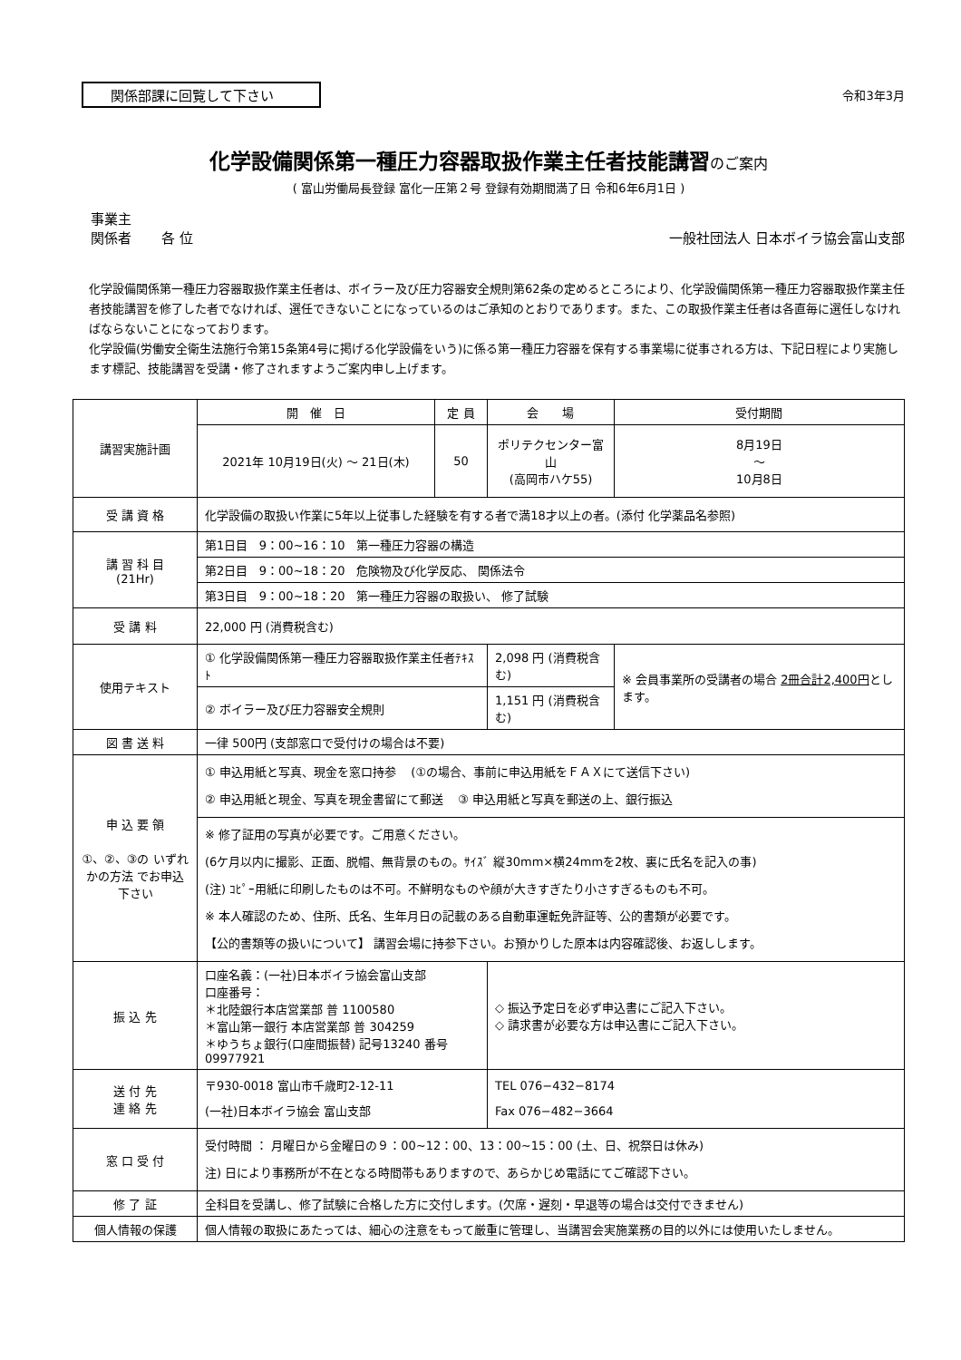関係部課に回覧して下さい
令和3年3月
化学設備関係第一種圧力容器取扱作業主任者技能講習のご案内
( 富山労働局長登録 富化一圧第２号 登録有効期間満了日 令和6年6月1日 )
事業主
関係者 各 位
一般社団法人 日本ボイラ協会富山支部
化学設備関係第一種圧力容器取扱作業主任者は、ボイラー及び圧力容器安全規則第62条の定めるところにより、化学設備関係第一種圧力容器取扱作業主任者技能講習を修了した者でなければ、選任できないことになっているのはご承知のとおりであります。また、この取扱作業主任者は各直毎に選任しなければならないことになっております。
化学設備(労働安全衛生法施行令第15条第4号に掲げる化学設備をいう)に係る第一種圧力容器を保有する事業場に従事される方は、下記日程により実施します標記、技能講習を受講・修了されますようご案内申し上げます。
| 講習実施計画 | 開 催 日 | 定 員 | 会 場 | 受付期間 |
| | 2021年 10月19日(火) ～ 21日(木) | 50 | ポリテクセンター富山 (高岡市ハケ55) | 8月19日 ～ 10月8日 |
| 受 講 資 格 | 化学設備の取扱い作業に5年以上従事した経験を有する者で満18才以上の者。(添付 化学薬品名参照) | | | |
| 講 習 科 目 (21Hr) | 第1日目 9：00~16：10 第一種圧力容器の構造 | | | |
| | 第2日目 9：00~18：20 危険物及び化学反応、 関係法令 | | | |
| | 第3日目 9：00~18：20 第一種圧力容器の取扱い、 修了試験 | | | |
| 受 講 料 | 22,000 円 (消費税含む) | | | |
| 使用テキスト | ① 化学設備関係第一種圧力容器取扱作業主任者ﾃｷｽﾄ | | 2,098 円 (消費税含む) | ※ 会員事業所の受講者の場合 2冊合計2,400円 とします。 |
| | ② ボイラー及び圧力容器安全規則 | | 1,151 円 (消費税含む) | |
| 図 書 送 料 | 一律 500円 (支部窓口で受付けの場合は不要) | | | |
| 申 込 要 領 ①、②、③の いずれかの方法 でお申込下さい | ① 申込用紙と写真、現金を窓口持参 (①の場合、事前に申込用紙をＦＡＸにて送信下さい) ② 申込用紙と現金、写真を現金書留にて郵送 ③ 申込用紙と写真を郵送の上、銀行振込 | | | |
| | ※ 修了証用の写真が必要です。ご用意ください。 (6ケ月以内に撮影、正面、脱帽、無背景のもの。ｻｲｽﾞ 縦30mm×横24mmを2枚、裏に氏名を記入の事) (注) ｺﾋﾟｰ用紙に印刷したものは不可。不鮮明なものや顔が大きすぎたり小さすぎるものも不可。 ※ 本人確認のため、住所、氏名、生年月日の記載のある自動車運転免許証等、公的書類が必要です。 【公的書類等の扱いについて】 講習会場に持参下さい。お預かりした原本は内容確認後、お返しします。 | | | |
| 振 込 先 | 口座名義：(一社)日本ボイラ協会富山支部 口座番号： ＊北陸銀行本店営業部 普 1100580 ＊富山第一銀行 本店営業部 普 304259 ＊ゆうちょ銀行(口座間振替) 記号13240 番号09977921 | | ◇ 振込予定日を必ず申込書にご記入下さい。 ◇ 請求書が必要な方は申込書にご記入下さい。 | |
| 送 付 先 連 絡 先 | 〒930-0018 富山市千歳町2-12-11 (一社)日本ボイラ協会 富山支部 | | TEL 076−432−8174 Fax 076−482−3664 | |
| 窓 口 受 付 | 受付時間 ： 月曜日から金曜日の９：00~12：00、13：00~15：00 (土、日、祝祭日は休み) 注) 日により事務所が不在となる時間帯もありますので、あらかじめ電話にてご確認下さい。 | | | |
| 修 了 証 | 全科目を受講し、修了試験に合格した方に交付します。(欠席・遅刻・早退等の場合は交付できません) | | | |
| 個人情報の保護 | 個人情報の取扱にあたっては、細心の注意をもって厳重に管理し、当講習会実施業務の目的以外には使用いたしません。 | | | |